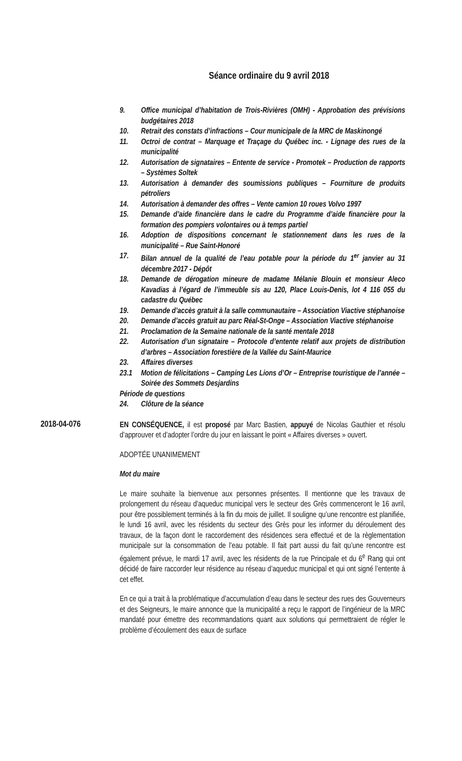Séance ordinaire du 9 avril 2018
9. Office municipal d’habitation de Trois-Rivières (OMH) - Approbation des prévisions budgétaires 2018
10. Retrait des constats d’infractions – Cour municipale de la MRC de Maskinongé
11. Octroi de contrat – Marquage et Traçage du Québec inc. - Lignage des rues de la municipalité
12. Autorisation de signataires – Entente de service - Promotek – Production de rapports – Systèmes Soltek
13. Autorisation à demander des soumissions publiques – Fourniture de produits pétroliers
14. Autorisation à demander des offres – Vente camion 10 roues Volvo 1997
15. Demande d’aide financière dans le cadre du Programme d’aide financière pour la formation des pompiers volontaires ou à temps partiel
16. Adoption de dispositions concernant le stationnement dans les rues de la municipalité – Rue Saint-Honoré
17. Bilan annuel de la qualité de l’eau potable pour la période du 1<sup>er</sup> janvier au 31 décembre 2017 - Dépôt
18. Demande de dérogation mineure de madame Mélanie Blouin et monsieur Aleco Kavadias à l’égard de l’immeuble sis au 120, Place Louis-Denis, lot 4 116 055 du cadastre du Québec
19. Demande d’accès gratuit à la salle communautaire – Association Viactive stéphanoise
20. Demande d’accès gratuit au parc Réal-St-Onge – Association Viactive stéphanoise
21. Proclamation de la Semaine nationale de la santé mentale 2018
22. Autorisation d’un signataire – Protocole d’entente relatif aux projets de distribution d’arbres – Association forestière de la Vallée du Saint-Maurice
23. Affaires diverses
23.1 Motion de félicitations – Camping Les Lions d’Or – Entreprise touristique de l’année – Soirée des Sommets Desjardins
Période de questions
24. Clôture de la séance
2018-04-076
EN CONSÉQUENCE, il est proposé par Marc Bastien, appuyé de Nicolas Gauthier et résolu d’approuver et d’adopter l’ordre du jour en laissant le point « Affaires diverses » ouvert.
ADOPTÉE UNANIMEMENT
Mot du maire
Le maire souhaite la bienvenue aux personnes présentes. Il mentionne que les travaux de prolongement du réseau d’aqueduc municipal vers le secteur des Grès commenceront le 16 avril, pour être possiblement terminés à la fin du mois de juillet. Il souligne qu’une rencontre est planifiée, le lundi 16 avril, avec les résidents du secteur des Grès pour les informer du déroulement des travaux, de la façon dont le raccordement des résidences sera effectué et de la règlementation municipale sur la consommation de l’eau potable. Il fait part aussi du fait qu’une rencontre est également prévue, le mardi 17 avril, avec les résidents de la rue Principale et du 6<sup>e</sup> Rang qui ont décidé de faire raccorder leur résidence au réseau d’aqueduc municipal et qui ont signé l’entente à cet effet.
En ce qui a trait à la problématique d’accumulation d’eau dans le secteur des rues des Gouverneurs et des Seigneurs, le maire annonce que la municipalité a reçu le rapport de l’ingénieur de la MRC mandaté pour émettre des recommandations quant aux solutions qui permettraient de régler le problème d’écoulement des eaux de surface